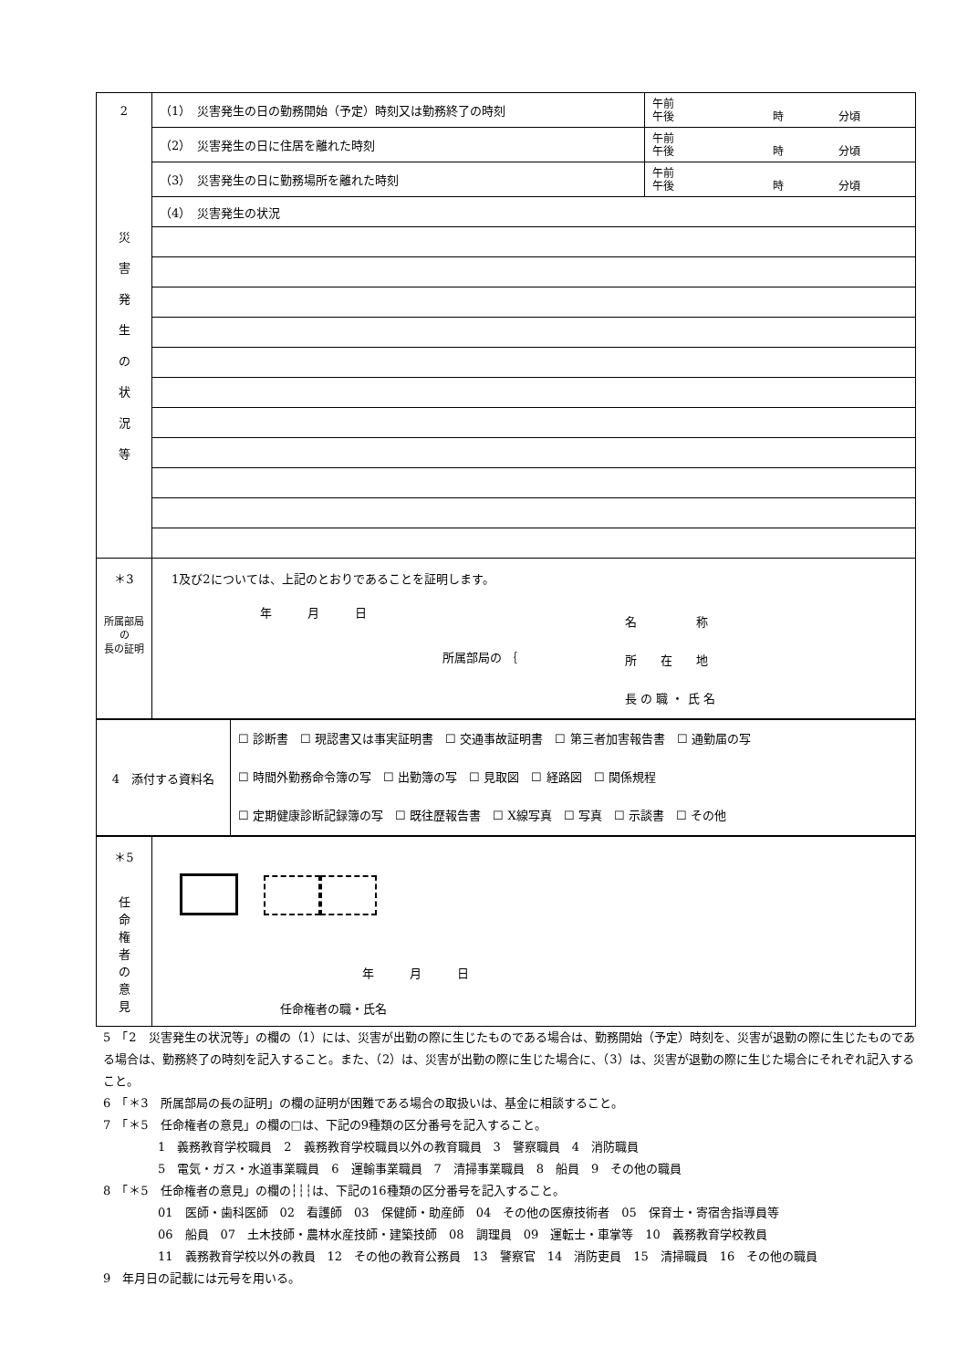| 2 災 害 発 生 の 状 況 等 | （1） 災害発生の日の勤務開始（予定）時刻又は勤務終了の時刻 | 午前 午後 時 分頃 |
| | （2） 災害発生の日に住居を離れた時刻 | 午前 午後 時 分頃 |
| | （3） 災害発生の日に勤務場所を離れた時刻 | 午前 午後 時 分頃 |
| | （4） 災害発生の状況 | |
| ＊3 所属部局の 長の証明 | 1及び2については、上記のとおりであることを証明します。 年 月 日 所属部局の ｛ 名 称 所 在 地 長 の 職 ・ 氏 名 | |
| 4 添付する資料名 | ☐ 診断書 ☐ 現認書又は事実証明書 ☐ 交通事故証明書 ☐ 第三者加害報告書 ☐ 通勤届の写 ☐ 時間外勤務命令簿の写 ☐ 出勤簿の写 ☐ 見取図 ☐ 経路図 ☐ 関係規程 ☐ 定期健康診断記録簿の写 ☐ 既往歴報告書 ☐ X線写真 ☐ 写真 ☐ 示談書 ☐ その他 |
| ＊5 任 命 権 者 の 意 見 | 年 月 日 任命権者の職・氏名 |
5　「2　災害発生の状況等」の欄の（1）には、災害が出勤の際に生じたものである場合は、勤務開始（予定）時刻を、災害が退勤の際に生じたものである場合は、勤務終了の時刻を記入すること。また、（2）は、災害が出勤の際に生じた場合に、（3）は、災害が退勤の際に生じた場合にそれぞれ記入すること。
6　「＊3　所属部局の長の証明」の欄の証明が困難である場合の取扱いは、基金に相談すること。
7　「＊5　任命権者の意見」の欄の□は、下記の9種類の区分番号を記入すること。
1　義務教育学校職員　2　義務教育学校職員以外の教育職員　3　警察職員　4　消防職員
5　電気・ガス・水道事業職員　6　運輸事業職員　7　清掃事業職員　8　船員　9　その他の職員
8　「＊5　任命権者の意見」の欄の┆┆┆は、下記の16種類の区分番号を記入すること。
01　医師・歯科医師　02　看護師　03　保健師・助産師　04　その他の医療技術者　05　保育士・寄宿舎指導員等
06　船員　07　土木技師・農林水産技師・建築技師　08　調理員　09　運転士・車掌等　10　義務教育学校教員
11　義務教育学校以外の教員　12　その他の教育公務員　13　警察官　14　消防吏員　15　清掃職員　16　その他の職員
9　年月日の記載には元号を用いる。